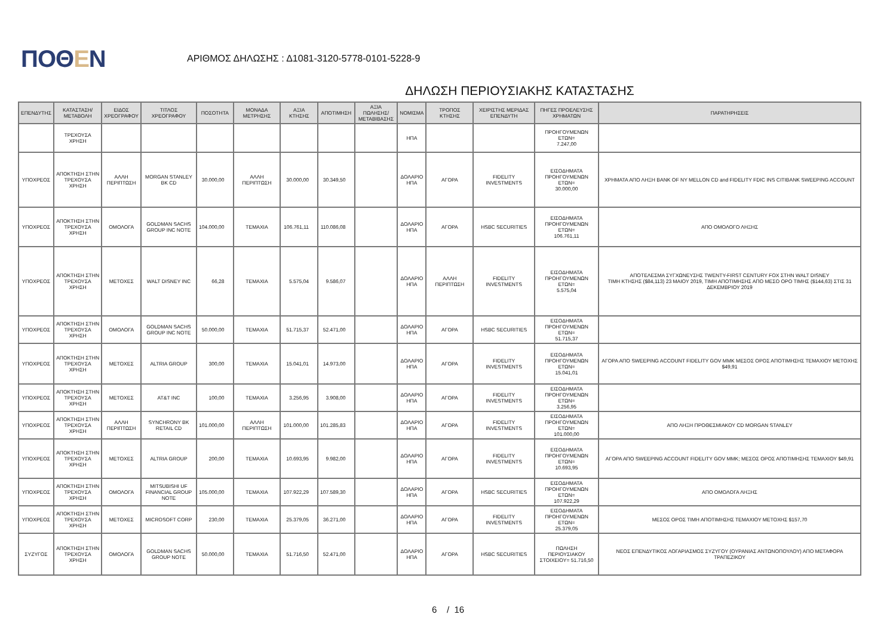ΠΟΘΕΝ
ΑΡΙΘΜΟΣ ΔΗΛΩΣΗΣ : Δ1081-3120-5778-0101-5228-9
ΔΗΛΩΣΗ ΠΕΡΙΟΥΣΙΑΚΗΣ ΚΑΤΑΣΤΑΣΗΣ
| ΕΠΕΝΔΥΤΗΣ | ΚΑΤΑΣΤΑΣΗ/ ΜΕΤΑΒΟΛΗ | ΕΙΔΟΣ ΧΡΕΟΓΡΑΦΟΥ | ΤΙΤΛΟΣ ΧΡΕΟΓΡΑΦΟΥ | ΠΟΣΟΤΗΤΑ | ΜΟΝΑΔΑ ΜΕΤΡΗΣΗΣ | ΑΞΙΑ ΚΤΗΣΗΣ | ΑΠΟΤΙΜΗΣΗ | ΑΞΙΑ ΠΩΛΗΣΗΣ/ ΜΕΤΑΒΙΒΑΣΗΣ | ΝΟΜΙΣΜΑ | ΤΡΟΠΟΣ ΚΤΗΣΗΣ | ΧΕΙΡΙΣΤΗΣ ΜΕΡΙΔΑΣ ΕΠΕΝΔΥΤΗ | ΠΗΓΕΣ ΠΡΟΕΛΕΥΣΗΣ ΧΡΗΜΑΤΩΝ | ΠΑΡΑΤΗΡΗΣΕΙΣ |
| --- | --- | --- | --- | --- | --- | --- | --- | --- | --- | --- | --- | --- | --- |
| | ΤΡΕΧΟΥΣΑ ΧΡΗΣΗ | | | | | | | | ΗΠΑ | | | ΠΡΟΗΓΟΥΜΕΝΩΝ ΕΤΩΝ= 7.247,00 | |
| ΥΠΟΧΡΕΟΣ | ΑΠΟΚΤΗΣΗ ΣΤΗΝ ΤΡΕΧΟΥΣΑ ΧΡΗΣΗ | ΑΛΛΗ ΠΕΡΙΠΤΩΣΗ | MORGAN STANLEY BK CD | 30.000,00 | ΑΛΛΗ ΠΕΡΙΠΤΩΣΗ | 30.000,00 | 30.349,50 | | ΔΟΛΑΡΙΟ ΗΠΑ | ΑΓΟΡΑ | FIDELITY INVESTMENTS | ΕΙΣΟΔΗΜΑΤΑ ΠΡΟΗΓΟΥΜΕΝΩΝ ΕΤΩΝ= 30.000,00 | ΧΡΗΜΑΤΑ ΑΠΟ ΛΗΞΗ BANK OF NY MELLON CD and FIDELITY FDIC INS CITIBANK SWEEPING ACCOUNT |
| ΥΠΟΧΡΕΟΣ | ΑΠΟΚΤΗΣΗ ΣΤΗΝ ΤΡΕΧΟΥΣΑ ΧΡΗΣΗ | ΟΜΟΛΟΓΑ | GOLDMAN SACHS GROUP INC NOTE | 104.000,00 | ΤΕΜΑΧΙΑ | 106.761,11 | 110.086,08 | | ΔΟΛΑΡΙΟ ΗΠΑ | ΑΓΟΡΑ | HSBC SECURITIES | ΕΙΣΟΔΗΜΑΤΑ ΠΡΟΗΓΟΥΜΕΝΩΝ ΕΤΩΝ= 106.761,11 | ΑΠΟ ΟΜΟΛΟΓΟ ΛΗΞΗΣ |
| ΥΠΟΧΡΕΟΣ | ΑΠΟΚΤΗΣΗ ΣΤΗΝ ΤΡΕΧΟΥΣΑ ΧΡΗΣΗ | ΜΕΤΟΧΕΣ | WALT DISNEY INC | 66,28 | ΤΕΜΑΧΙΑ | 5.575,04 | 9.586,07 | | ΔΟΛΑΡΙΟ ΗΠΑ | ΑΛΛΗ ΠΕΡΙΠΤΩΣΗ | FIDELITY INVESTMENTS | ΕΙΣΟΔΗΜΑΤΑ ΠΡΟΗΓΟΥΜΕΝΩΝ ΕΤΩΝ= 5.575,04 | ΑΠΟΤΕΛΕΣΜΑ ΣΥΓΧΩΝΕΥΣΗΣ TWENTY-FIRST CENTURY FOX ΣΤΗΝ WALT DISNEY ΤΙΜΗ ΚΤΗΣΗΣ ($84,113) 23 ΜΑΙΟΥ 2019, ΤΙΜΗ ΑΠΟΤΙΜΗΣΗΣ ΑΠΟ ΜΕΣΟ ΟΡΟ ΤΙΜΗΣ ($144,63) ΣΤΙΣ 31 ΔΕΚΕΜΒΡΙΟΥ 2019 |
| ΥΠΟΧΡΕΟΣ | ΑΠΟΚΤΗΣΗ ΣΤΗΝ ΤΡΕΧΟΥΣΑ ΧΡΗΣΗ | ΟΜΟΛΟΓΑ | GOLDMAN SACHS GROUP INC NOTE | 50.000,00 | ΤΕΜΑΧΙΑ | 51.715,37 | 52.471,00 | | ΔΟΛΑΡΙΟ ΗΠΑ | ΑΓΟΡΑ | HSBC SECURITIES | ΕΙΣΟΔΗΜΑΤΑ ΠΡΟΗΓΟΥΜΕΝΩΝ ΕΤΩΝ= 51.715,37 | |
| ΥΠΟΧΡΕΟΣ | ΑΠΟΚΤΗΣΗ ΣΤΗΝ ΤΡΕΧΟΥΣΑ ΧΡΗΣΗ | ΜΕΤΟΧΕΣ | ALTRIA GROUP | 300,00 | ΤΕΜΑΧΙΑ | 15.041,01 | 14.973,00 | | ΔΟΛΑΡΙΟ ΗΠΑ | ΑΓΟΡΑ | FIDELITY INVESTMENTS | ΕΙΣΟΔΗΜΑΤΑ ΠΡΟΗΓΟΥΜΕΝΩΝ ΕΤΩΝ= 15.041,01 | ΑΓΟΡΑ ΑΠΟ SWEEPING ACCOUNT FIDELITY GOV MMK ΜΕΣΟΣ ΟΡΟΣ ΑΠΟΤΙΜΗΣΗΣ ΤΕΜΑΧΙΟΥ ΜΕΤΟΧΗΣ $49,91 |
| ΥΠΟΧΡΕΟΣ | ΑΠΟΚΤΗΣΗ ΣΤΗΝ ΤΡΕΧΟΥΣΑ ΧΡΗΣΗ | ΜΕΤΟΧΕΣ | AT&T INC | 100,00 | ΤΕΜΑΧΙΑ | 3.256,95 | 3.908,00 | | ΔΟΛΑΡΙΟ ΗΠΑ | ΑΓΟΡΑ | FIDELITY INVESTMENTS | ΕΙΣΟΔΗΜΑΤΑ ΠΡΟΗΓΟΥΜΕΝΩΝ ΕΤΩΝ= 3.256,95 | |
| ΥΠΟΧΡΕΟΣ | ΑΠΟΚΤΗΣΗ ΣΤΗΝ ΤΡΕΧΟΥΣΑ ΧΡΗΣΗ | ΑΛΛΗ ΠΕΡΙΠΤΩΣΗ | SYNCHRONY BK RETAIL CD | 101.000,00 | ΑΛΛΗ ΠΕΡΙΠΤΩΣΗ | 101.000,00 | 101.285,83 | | ΔΟΛΑΡΙΟ ΗΠΑ | ΑΓΟΡΑ | FIDELITY INVESTMENTS | ΕΙΣΟΔΗΜΑΤΑ ΠΡΟΗΓΟΥΜΕΝΩΝ ΕΤΩΝ= 101.000,00 | ΑΠΟ ΛΗΞΗ ΠΡΟΘΕΣΜΙΑΚΟΥ CD MORGAN STANLEY |
| ΥΠΟΧΡΕΟΣ | ΑΠΟΚΤΗΣΗ ΣΤΗΝ ΤΡΕΧΟΥΣΑ ΧΡΗΣΗ | ΜΕΤΟΧΕΣ | ALTRIA GROUP | 200,00 | ΤΕΜΑΧΙΑ | 10.693,95 | 9.982,00 | | ΔΟΛΑΡΙΟ ΗΠΑ | ΑΓΟΡΑ | FIDELITY INVESTMENTS | ΕΙΣΟΔΗΜΑΤΑ ΠΡΟΗΓΟΥΜΕΝΩΝ ΕΤΩΝ= 10.693,95 | ΑΓΟΡΑ ΑΠΟ SWEEPING ACCOUNT FIDELITY GOV MMK; ΜΕΣΟΣ ΟΡΟΣ ΑΠΟΤΙΜΗΣΗΣ ΤΕΜΑΧΙΟΥ $49,91 |
| ΥΠΟΧΡΕΟΣ | ΑΠΟΚΤΗΣΗ ΣΤΗΝ ΤΡΕΧΟΥΣΑ ΧΡΗΣΗ | ΟΜΟΛΟΓΑ | MITSUBISHI UF FINANCIAL GROUP NOTE | 105.000,00 | ΤΕΜΑΧΙΑ | 107.922,29 | 107.589,30 | | ΔΟΛΑΡΙΟ ΗΠΑ | ΑΓΟΡΑ | HSBC SECURITIES | ΕΙΣΟΔΗΜΑΤΑ ΠΡΟΗΓΟΥΜΕΝΩΝ ΕΤΩΝ= 107.922,29 | ΑΠΟ ΟΜΟΛΟΓΑ ΛΗΞΗΣ |
| ΥΠΟΧΡΕΟΣ | ΑΠΟΚΤΗΣΗ ΣΤΗΝ ΤΡΕΧΟΥΣΑ ΧΡΗΣΗ | ΜΕΤΟΧΕΣ | MICROSOFT CORP | 230,00 | ΤΕΜΑΧΙΑ | 25.379,05 | 36.271,00 | | ΔΟΛΑΡΙΟ ΗΠΑ | ΑΓΟΡΑ | FIDELITY INVESTMENTS | ΕΙΣΟΔΗΜΑΤΑ ΠΡΟΗΓΟΥΜΕΝΩΝ ΕΤΩΝ= 25.379,05 | ΜΕΣΟΣ ΟΡΟΣ ΤΙΜΗ ΑΠΟΤΙΜΗΣΗΣ ΤΕΜΑΧΙΟΥ ΜΕΤΟΧΗΣ $157,70 |
| ΣΥΖΥΓΟΣ | ΑΠΟΚΤΗΣΗ ΣΤΗΝ ΤΡΕΧΟΥΣΑ ΧΡΗΣΗ | ΟΜΟΛΟΓΑ | GOLDMAN SACHS GROUP NOTE | 50.000,00 | ΤΕΜΑΧΙΑ | 51.716,50 | 52.471,00 | | ΔΟΛΑΡΙΟ ΗΠΑ | ΑΓΟΡΑ | HSBC SECURITIES | ΠΩΛΗΣΗ ΠΕΡΙΟΥΣΙΑΚΟΥ ΣΤΟΙΧΕΙΟΥ= 51.716,50 | ΝΕΟΣ ΕΠΕΝΔΥΤΙΚΟΣ ΛΟΓΑΡΙΑΣΜΟΣ ΣΥΖΥΓΟΥ (ΟΥΡΑΝΙΑΣ ΑΝΤΩΝΟΠΟΥΛΟΥ) ΑΠΟ ΜΕΤΑΦΟΡΑ ΤΡΑΠΕΖΙΚΟΥ |
6 / 16